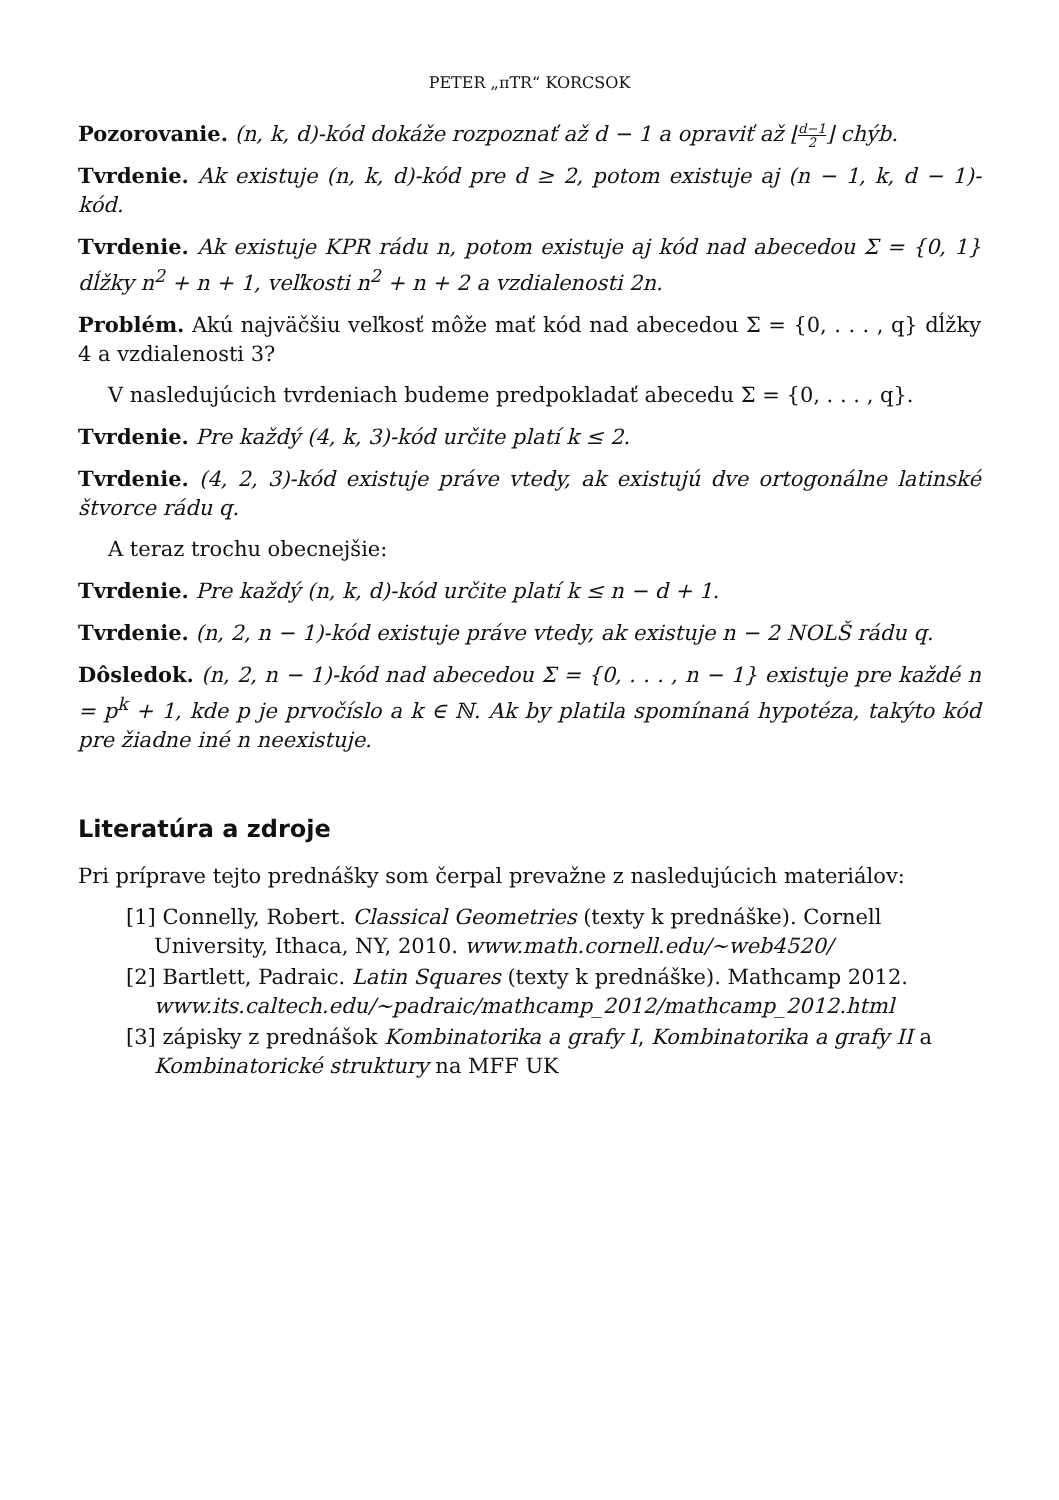PETER „πTR“ KORCSOK
Pozorovanie. (n, k, d)-kód dokáže rozpoznať až d − 1 a opraviť až ⌊d−1 2⌋ chýb.
Tvrdenie. Ak existuje (n, k, d)-kód pre d ≥ 2, potom existuje aj (n − 1, k, d − 1)-kód.
Tvrdenie. Ak existuje KPR rádu n, potom existuje aj kód nad abecedou Σ = {0, 1} dĺžky n<sup>2</sup> + n + 1, veľkosti n<sup>2</sup> + n + 2 a vzdialenosti 2n.
Problém. Akú najväčšiu veľkosť môže mať kód nad abecedou Σ = {0, . . . , q} dĺžky 4 a vzdialenosti 3?
V nasledujúcich tvrdeniach budeme predpokladať abecedu Σ = {0, . . . , q}.
Tvrdenie. Pre každý (4, k, 3)-kód určite platí k ≤ 2.
Tvrdenie. (4, 2, 3)-kód existuje práve vtedy, ak existujú dve ortogonálne latinské štvorce rádu q.
A teraz trochu obecnejšie:
Tvrdenie. Pre každý (n, k, d)-kód určite platí k ≤ n − d + 1.
Tvrdenie. (n, 2, n − 1)-kód existuje práve vtedy, ak existuje n − 2 NOLŠ rádu q.
Dôsledok. (n, 2, n − 1)-kód nad abecedou Σ = {0, . . . , n − 1} existuje pre každé n = p<sup>k</sup> + 1, kde p je prvočíslo a k ∈ ℕ. Ak by platila spomínaná hypotéza, takýto kód pre žiadne iné n neexistuje.
Literatúra a zdroje
Pri príprave tejto prednášky som čerpal prevažne z nasledujúcich materiálov:
[1] Connelly, Robert. Classical Geometries (texty k prednáške). Cornell University, Ithaca, NY, 2010. www.math.cornell.edu/∼web4520/
[2] Bartlett, Padraic. Latin Squares (texty k prednáške). Mathcamp 2012. www.its.caltech.edu/∼padraic/mathcamp_2012/mathcamp_2012.html
[3] zápisky z prednášok Kombinatorika a grafy I, Kombinatorika a grafy II a Kombinatorické struktury na MFF UK